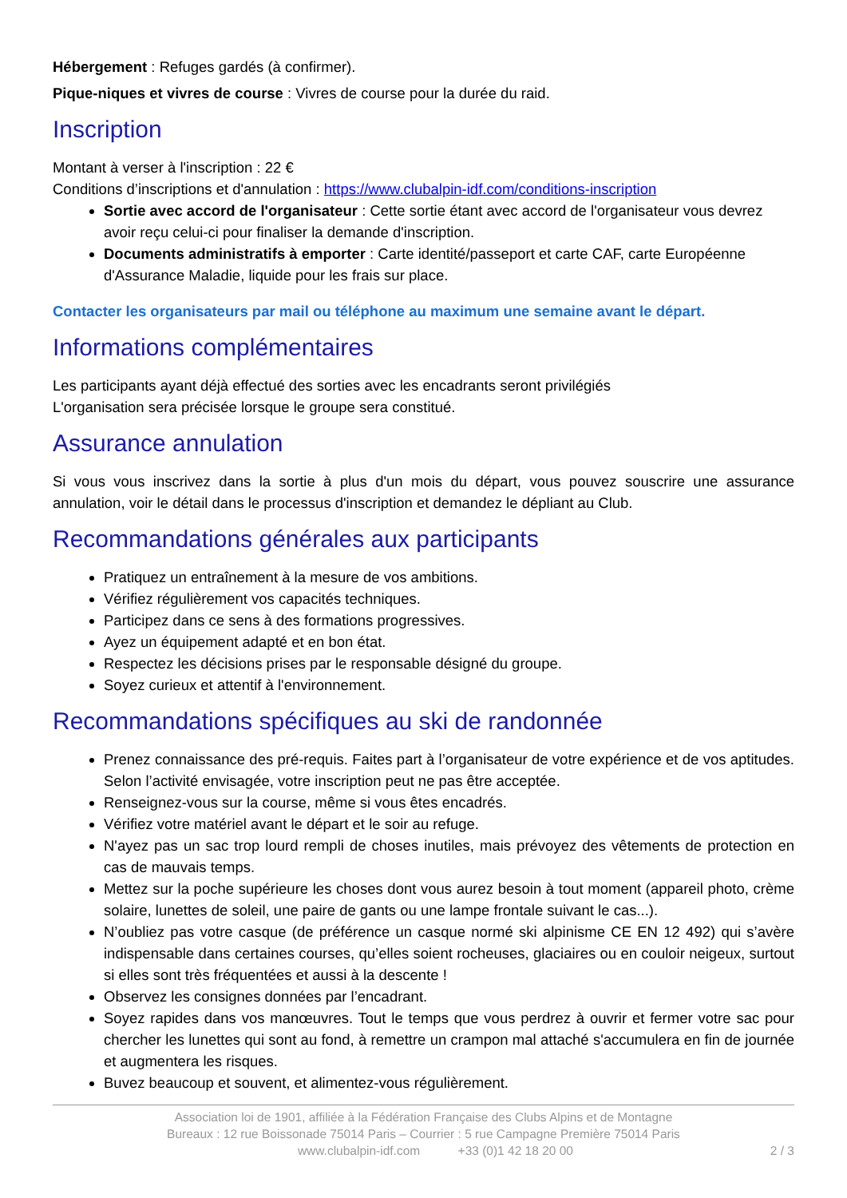Hébergement : Refuges gardés (à confirmer).
Pique-niques et vivres de course : Vivres de course pour la durée du raid.
Inscription
Montant à verser à l'inscription : 22 €
Conditions d’inscriptions et d'annulation : https://www.clubalpin-idf.com/conditions-inscription
Sortie avec accord de l'organisateur : Cette sortie étant avec accord de l'organisateur vous devrez avoir reçu celui-ci pour finaliser la demande d'inscription.
Documents administratifs à emporter : Carte identité/passeport et carte CAF, carte Européenne d'Assurance Maladie, liquide pour les frais sur place.
Contacter les organisateurs par mail ou téléphone au maximum une semaine avant le départ.
Informations complémentaires
Les participants ayant déjà effectué des sorties avec les encadrants seront privilégiés
L'organisation sera précisée lorsque le groupe sera constitué.
Assurance annulation
Si vous vous inscrivez dans la sortie à plus d'un mois du départ, vous pouvez souscrire une assurance annulation, voir le détail dans le processus d'inscription et demandez le dépliant au Club.
Recommandations générales aux participants
Pratiquez un entraînement à la mesure de vos ambitions.
Vérifiez régulièrement vos capacités techniques.
Participez dans ce sens à des formations progressives.
Ayez un équipement adapté et en bon état.
Respectez les décisions prises par le responsable désigné du groupe.
Soyez curieux et attentif à l'environnement.
Recommandations spécifiques au ski de randonnée
Prenez connaissance des pré-requis. Faites part à l’organisateur de votre expérience et de vos aptitudes. Selon l’activité envisagée, votre inscription peut ne pas être acceptée.
Renseignez-vous sur la course, même si vous êtes encadrés.
Vérifiez votre matériel avant le départ et le soir au refuge.
N'ayez pas un sac trop lourd rempli de choses inutiles, mais prévoyez des vêtements de protection en cas de mauvais temps.
Mettez sur la poche supérieure les choses dont vous aurez besoin à tout moment (appareil photo, crème solaire, lunettes de soleil, une paire de gants ou une lampe frontale suivant le cas...).
N’oubliez pas votre casque (de préférence un casque normé ski alpinisme CE EN 12 492) qui s’avère indispensable dans certaines courses, qu’elles soient rocheuses, glaciaires ou en couloir neigeux, surtout si elles sont très fréquentées et aussi à la descente !
Observez les consignes données par l’encadrant.
Soyez rapides dans vos manœuvres. Tout le temps que vous perdrez à ouvrir et fermer votre sac pour chercher les lunettes qui sont au fond, à remettre un crampon mal attaché s'accumulera en fin de journée et augmentera les risques.
Buvez beaucoup et souvent, et alimentez-vous régulièrement.
Association loi de 1901, affiliée à la Fédération Française des Clubs Alpins et de Montagne
Bureaux : 12 rue Boissonade 75014 Paris – Courrier : 5 rue Campagne Première 75014 Paris
www.clubalpin-idf.com +33 (0)1 42 18 20 00 2 / 3